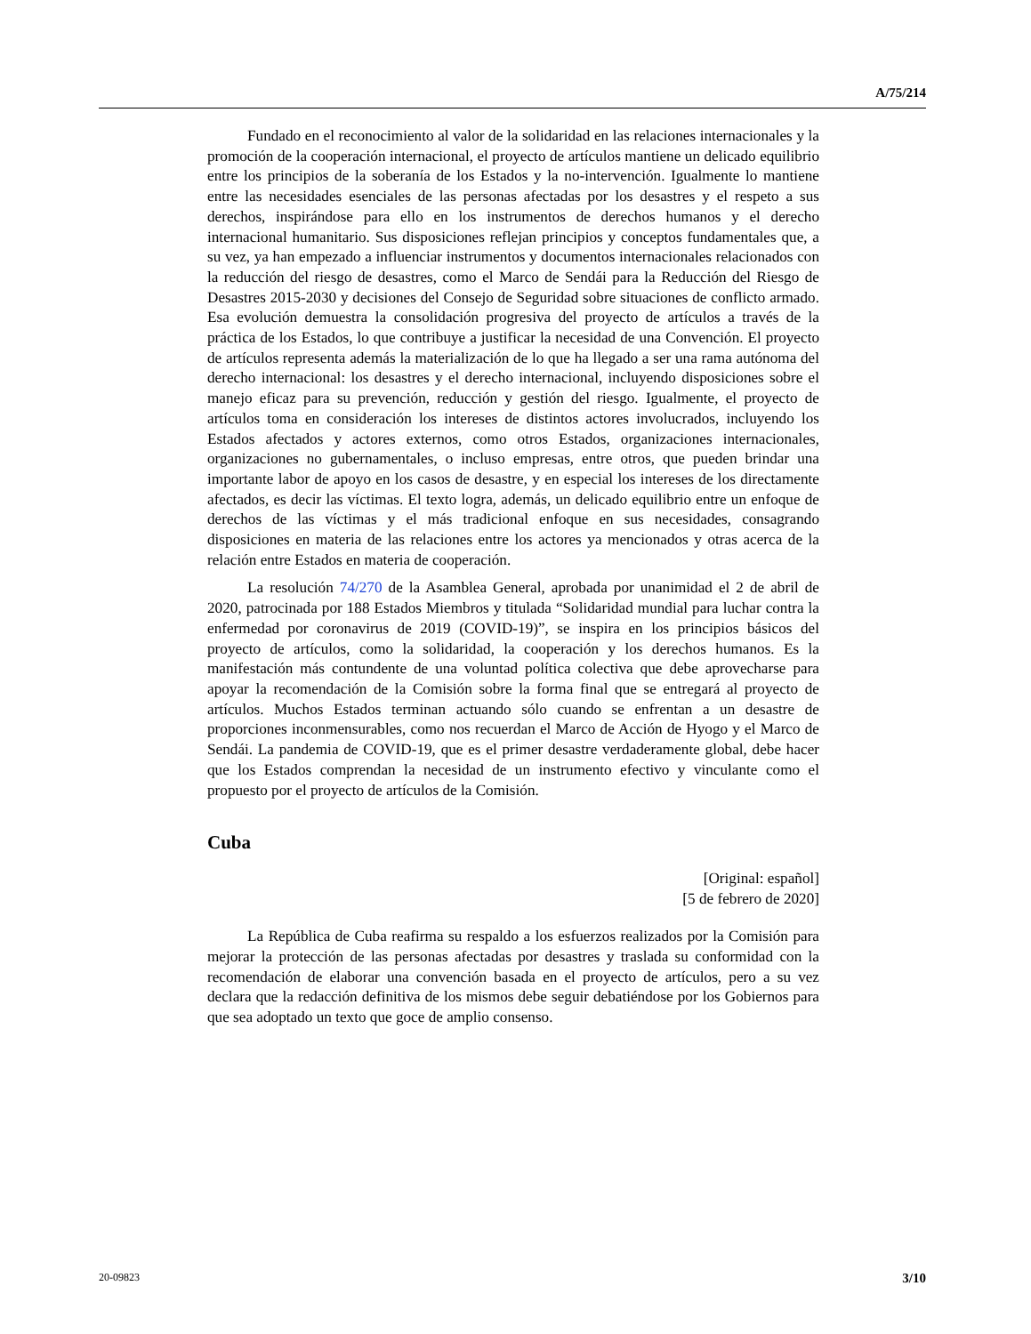A/75/214
Fundado en el reconocimiento al valor de la solidaridad en las relaciones internacionales y la promoción de la cooperación internacional, el proyecto de artículos mantiene un delicado equilibrio entre los principios de la soberanía de los Estados y la no-intervención. Igualmente lo mantiene entre las necesidades esenciales de las personas afectadas por los desastres y el respeto a sus derechos, inspirándose para ello en los instrumentos de derechos humanos y el derecho internacional humanitario. Sus disposiciones reflejan principios y conceptos fundamentales que, a su vez, ya han empezado a influenciar instrumentos y documentos internacionales relacionados con la reducción del riesgo de desastres, como el Marco de Sendái para la Reducción del Riesgo de Desastres 2015-2030 y decisiones del Consejo de Seguridad sobre situaciones de conflicto armado. Esa evolución demuestra la consolidación progresiva del proyecto de artículos a través de la práctica de los Estados, lo que contribuye a justificar la necesidad de una Convención. El proyecto de artículos representa además la materialización de lo que ha llegado a ser una rama autónoma del derecho internacional: los desastres y el derecho internacional, incluyendo disposiciones sobre el manejo eficaz para su prevención, reducción y gestión del riesgo. Igualmente, el proyecto de artículos toma en consideración los intereses de distintos actores involucrados, incluyendo los Estados afectados y actores externos, como otros Estados, organizaciones internacionales, organizaciones no gubernamentales, o incluso empresas, entre otros, que pueden brindar una importante labor de apoyo en los casos de desastre, y en especial los intereses de los directamente afectados, es decir las víctimas. El texto logra, además, un delicado equilibrio entre un enfoque de derechos de las víctimas y el más tradicional enfoque en sus necesidades, consagrando disposiciones en materia de las relaciones entre los actores ya mencionados y otras acerca de la relación entre Estados en materia de cooperación.
La resolución 74/270 de la Asamblea General, aprobada por unanimidad el 2 de abril de 2020, patrocinada por 188 Estados Miembros y titulada “Solidaridad mundial para luchar contra la enfermedad por coronavirus de 2019 (COVID-19)”, se inspira en los principios básicos del proyecto de artículos, como la solidaridad, la cooperación y los derechos humanos. Es la manifestación más contundente de una voluntad política colectiva que debe aprovecharse para apoyar la recomendación de la Comisión sobre la forma final que se entregará al proyecto de artículos. Muchos Estados terminan actuando sólo cuando se enfrentan a un desastre de proporciones inconmensurables, como nos recuerdan el Marco de Acción de Hyogo y el Marco de Sendái. La pandemia de COVID-19, que es el primer desastre verdaderamente global, debe hacer que los Estados comprendan la necesidad de un instrumento efectivo y vinculante como el propuesto por el proyecto de artículos de la Comisión.
Cuba
[Original: español]
[5 de febrero de 2020]
La República de Cuba reafirma su respaldo a los esfuerzos realizados por la Comisión para mejorar la protección de las personas afectadas por desastres y traslada su conformidad con la recomendación de elaborar una convención basada en el proyecto de artículos, pero a su vez declara que la redacción definitiva de los mismos debe seguir debatiéndose por los Gobiernos para que sea adoptado un texto que goce de amplio consenso.
20-09823 3/10